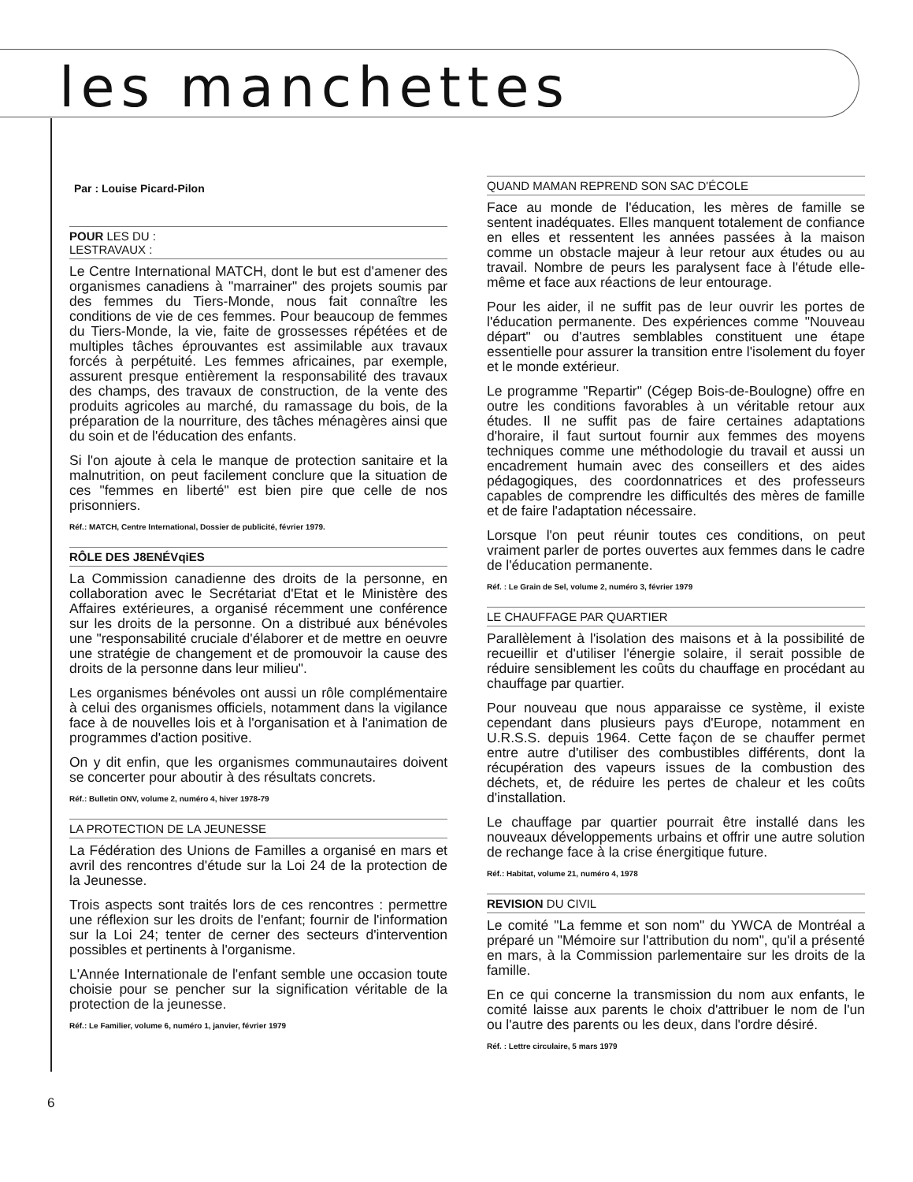les manchettes
Par : Louise Picard-Pilon
POUR LES DU :
LESTRAVAUX :
Le Centre International MATCH, dont le but est d'amener des organismes canadiens à "marrainer" des projets soumis par des femmes du Tiers-Monde, nous fait connaître les conditions de vie de ces femmes. Pour beaucoup de femmes du Tiers-Monde, la vie, faite de grossesses répétées et de multiples tâches éprouvantes est assimilable aux travaux forcés à perpétuité. Les femmes africaines, par exemple, assurent presque entièrement la responsabilité des travaux des champs, des travaux de construction, de la vente des produits agricoles au marché, du ramassage du bois, de la préparation de la nourriture, des tâches ménagères ainsi que du soin et de l'éducation des enfants.
Si l'on ajoute à cela le manque de protection sanitaire et la malnutrition, on peut facilement conclure que la situation de ces "femmes en liberté" est bien pire que celle de nos prisonniers.
Réf.: MATCH, Centre International, Dossier de publicité, février 1979.
RÔLE DES J8ENÉVqiES
La Commission canadienne des droits de la personne, en collaboration avec le Secrétariat d'Etat et le Ministère des Affaires extérieures, a organisé récemment une conférence sur les droits de la personne. On a distribué aux bénévoles une "responsabilité cruciale d'élaborer et de mettre en oeuvre une stratégie de changement et de promouvoir la cause des droits de la personne dans leur milieu".
Les organismes bénévoles ont aussi un rôle complémentaire à celui des organismes officiels, notamment dans la vigilance face à de nouvelles lois et à l'organisation et à l'animation de programmes d'action positive.
On y dit enfin, que les organismes communautaires doivent se concerter pour aboutir à des résultats concrets.
Réf.: Bulletin ONV, volume 2, numéro 4, hiver 1978-79
LA PROTECTION DE LA JEUNESSE
La Fédération des Unions de Familles a organisé en mars et avril des rencontres d'étude sur la Loi 24 de la protection de la Jeunesse.
Trois aspects sont traités lors de ces rencontres : permettre une réflexion sur les droits de l'enfant; fournir de l'information sur la Loi 24; tenter de cerner des secteurs d'intervention possibles et pertinents à l'organisme.
L'Année Internationale de l'enfant semble une occasion toute choisie pour se pencher sur la signification véritable de la protection de la jeunesse.
Réf.: Le Familier, volume 6, numéro 1, janvier, février 1979
QUAND MAMAN REPREND SON SAC D'ÉCOLE
Face au monde de l'éducation, les mères de famille se sentent inadéquates. Elles manquent totalement de confiance en elles et ressentent les années passées à la maison comme un obstacle majeur à leur retour aux études ou au travail. Nombre de peurs les paralysent face à l'étude elle-même et face aux réactions de leur entourage.
Pour les aider, il ne suffit pas de leur ouvrir les portes de l'éducation permanente. Des expériences comme "Nouveau départ" ou d'autres semblables constituent une étape essentielle pour assurer la transition entre l'isolement du foyer et le monde extérieur.
Le programme "Repartir" (Cégep Bois-de-Boulogne) offre en outre les conditions favorables à un véritable retour aux études. Il ne suffit pas de faire certaines adaptations d'horaire, il faut surtout fournir aux femmes des moyens techniques comme une méthodologie du travail et aussi un encadrement humain avec des conseillers et des aides pédagogiques, des coordonnatrices et des professeurs capables de comprendre les difficultés des mères de famille et de faire l'adaptation nécessaire.
Lorsque l'on peut réunir toutes ces conditions, on peut vraiment parler de portes ouvertes aux femmes dans le cadre de l'éducation permanente.
Réf. : Le Grain de Sel, volume 2, numéro 3, février 1979
LE CHAUFFAGE PAR QUARTIER
Parallèlement à l'isolation des maisons et à la possibilité de recueillir et d'utiliser l'énergie solaire, il serait possible de réduire sensiblement les coûts du chauffage en procédant au chauffage par quartier.
Pour nouveau que nous apparaisse ce système, il existe cependant dans plusieurs pays d'Europe, notamment en U.R.S.S. depuis 1964. Cette façon de se chauffer permet entre autre d'utiliser des combustibles différents, dont la récupération des vapeurs issues de la combustion des déchets, et, de réduire les pertes de chaleur et les coûts d'installation.
Le chauffage par quartier pourrait être installé dans les nouveaux développements urbains et offrir une autre solution de rechange face à la crise énergitique future.
Réf.: Habitat, volume 21, numéro 4, 1978
REVISION DU CIVIL
Le comité "La femme et son nom" du YWCA de Montréal a préparé un "Mémoire sur l'attribution du nom", qu'il a présenté en mars, à la Commission parlementaire sur les droits de la famille.
En ce qui concerne la transmission du nom aux enfants, le comité laisse aux parents le choix d'attribuer le nom de l'un ou l'autre des parents ou les deux, dans l'ordre désiré.
Réf. : Lettre circulaire, 5 mars 1979
6